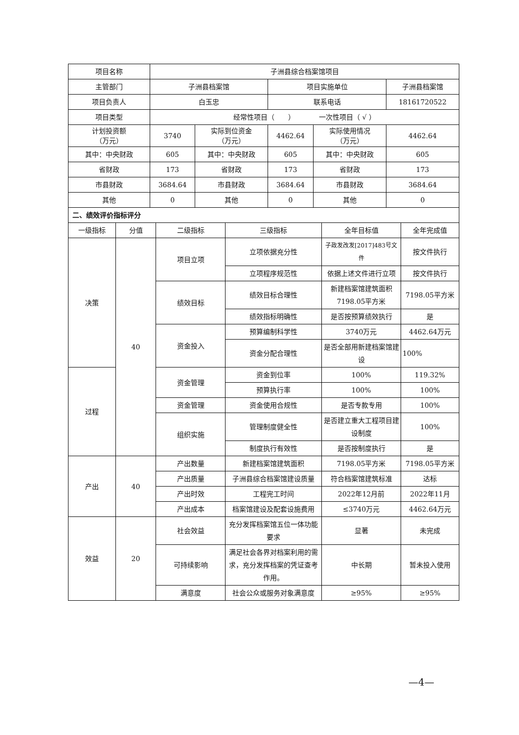| 项目名称 | 子洲县综合档案馆项目 | | | | |
| 主管部门 | 子洲县档案馆 | | 项目实施单位 | | 子洲县档案馆 |
| 项目负责人 | 白玉忠 | | 联系电话 | | 18161720522 |
| 项目类型 | 经常性项目（ ） 一次性项目（ √ ） | | | | |
| 计划投资额 （万元） | 3740 | 实际到位资金 （万元） | 4462.64 | 实际使用情况 （万元） | 4462.64 |
| 其中：中央财政 | 605 | 其中：中央财政 | 605 | 其中：中央财政 | 605 |
| 省财政 | 173 | 省财政 | 173 | 省财政 | 173 |
| 市县财政 | 3684.64 | 市县财政 | 3684.64 | 市县财政 | 3684.64 |
| 其他 | 0 | 其他 | 0 | 其他 | 0 |
| 二、绩效评价指标评分 | | | | | |
| 一级指标 | 分值 | 二级指标 | 三级指标 | 全年目标值 | 全年完成值 |
| 决策 | 40 | 项目立项 | 立项依据充分性 | 子政发改发[2017]483号文件 | 按文件执行 |
| | | | 立项程序规范性 | 依据上述文件进行立项 | 按文件执行 |
| | | 绩效目标 | 绩效目标合理性 | 新建档案馆建筑面积7198.05平方米 | 7198.05平方米 |
| | | | 绩效指标明确性 | 是否按预算绩效执行 | 是 |
| | | 资金投入 | 预算编制科学性 | 3740万元 | 4462.64万元 |
| | | | 资金分配合理性 | 是否全部用新建档案馆建设 | 100% |
| 过程 | | 资金管理 | 资金到位率 | 100% | 119.32% |
| | | | 预算执行率 | 100% | 100% |
| | | 资金管理 | 资金使用合规性 | 是否专款专用 | 100% |
| | | 组织实施 | 管理制度健全性 | 是否建立重大工程项目建设制度 | 100% |
| | | | 制度执行有效性 | 是否按制度执行 | 是 |
| 产出 | 40 | 产出数量 | 新建档案馆建筑面积 | 7198.05平方米 | 7198.05平方米 |
| | | 产出质量 | 子洲县综合档案馆建设质量 | 符合档案馆建筑标准 | 达标 |
| | | 产出时效 | 工程完工时间 | 2022年12月前 | 2022年11月 |
| | | 产出成本 | 档案馆建设及配套设施费用 | ≤3740万元 | 4462.64万元 |
| 效益 | 20 | 社会效益 | 充分发挥档案馆五位一体功能要求 | 显著 | 未完成 |
| | | 可持续影响 | 满足社会各界对档案利用的需求，充分发挥档案的凭证查考作用。 | 中长期 | 暂未投入使用 |
| | | 满意度 | 社会公众或服务对象满意度 | ≥95% | ≥95% |
—4—